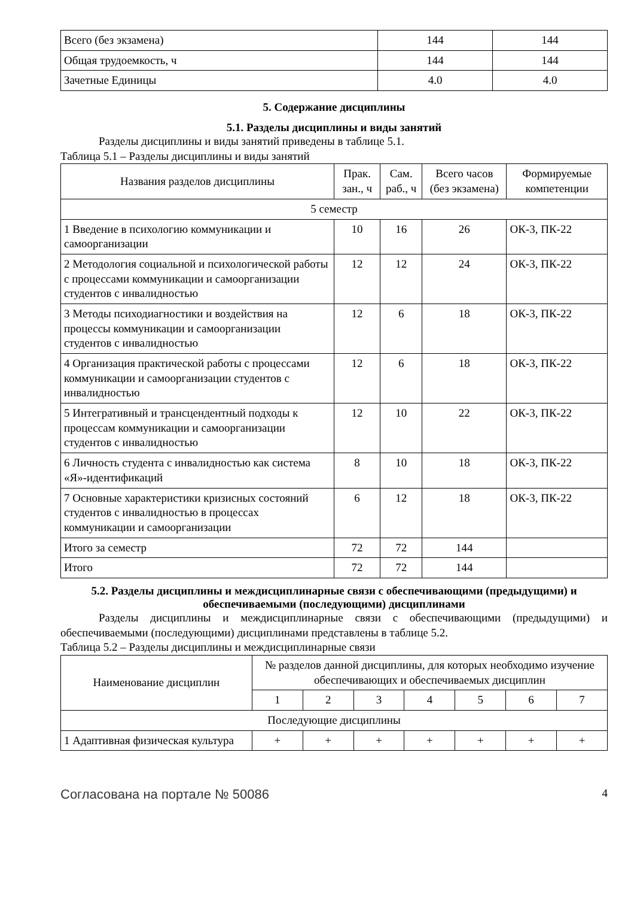| Всего (без экзамена) | 144 | 144 |
| Общая трудоемкость, ч | 144 | 144 |
| Зачетные Единицы | 4.0 | 4.0 |
5. Содержание дисциплины
5.1. Разделы дисциплины и виды занятий
Разделы дисциплины и виды занятий приведены в таблице 5.1.
Таблица 5.1 – Разделы дисциплины и виды занятий
| Названия разделов дисциплины | Прак. зан., ч | Сам. раб., ч | Всего часов (без экзамена) | Формируемые компетенции |
| --- | --- | --- | --- | --- |
| 5 семестр | | | | |
| 1 Введение в психологию коммуникации и самоорганизации | 10 | 16 | 26 | ОК-3, ПК-22 |
| 2 Методология социальной и психологической работы с процессами коммуникации и самоорганизации студентов с инвалидностью | 12 | 12 | 24 | ОК-3, ПК-22 |
| 3 Методы психодиагностики и воздействия на процессы коммуникации и самоорганизации студентов с инвалидностью | 12 | 6 | 18 | ОК-3, ПК-22 |
| 4 Организация практической работы с процессами коммуникации и самоорганизации студентов с инвалидностью | 12 | 6 | 18 | ОК-3, ПК-22 |
| 5 Интегративный и трансцендентный подходы к процессам коммуникации и самоорганизации студентов с инвалидностью | 12 | 10 | 22 | ОК-3, ПК-22 |
| 6 Личность студента с инвалидностью как система «Я»-идентификаций | 8 | 10 | 18 | ОК-3, ПК-22 |
| 7 Основные характеристики кризисных состояний студентов с инвалидностью в процессах коммуникации и самоорганизации | 6 | 12 | 18 | ОК-3, ПК-22 |
| Итого за семестр | 72 | 72 | 144 | |
| Итого | 72 | 72 | 144 | |
5.2. Разделы дисциплины и междисциплинарные связи с обеспечивающими (предыдущими) и обеспечиваемыми (последующими) дисциплинами
Разделы дисциплины и междисциплинарные связи с обеспечивающими (предыдущими) и обеспечиваемыми (последующими) дисциплинами представлены в таблице 5.2.
Таблица 5.2 – Разделы дисциплины и междисциплинарные связи
| Наименование дисциплин | № разделов данной дисциплины, для которых необходимо изучение обеспечивающих и обеспечиваемых дисциплин | | | | | | |
| --- | --- | --- | --- | --- | --- | --- | --- |
| | 1 | 2 | 3 | 4 | 5 | 6 | 7 |
| Последующие дисциплины | | | | | | | |
| 1 Адаптивная физическая культура | + | + | + | + | + | + | + |
Согласована на портале № 50086 4